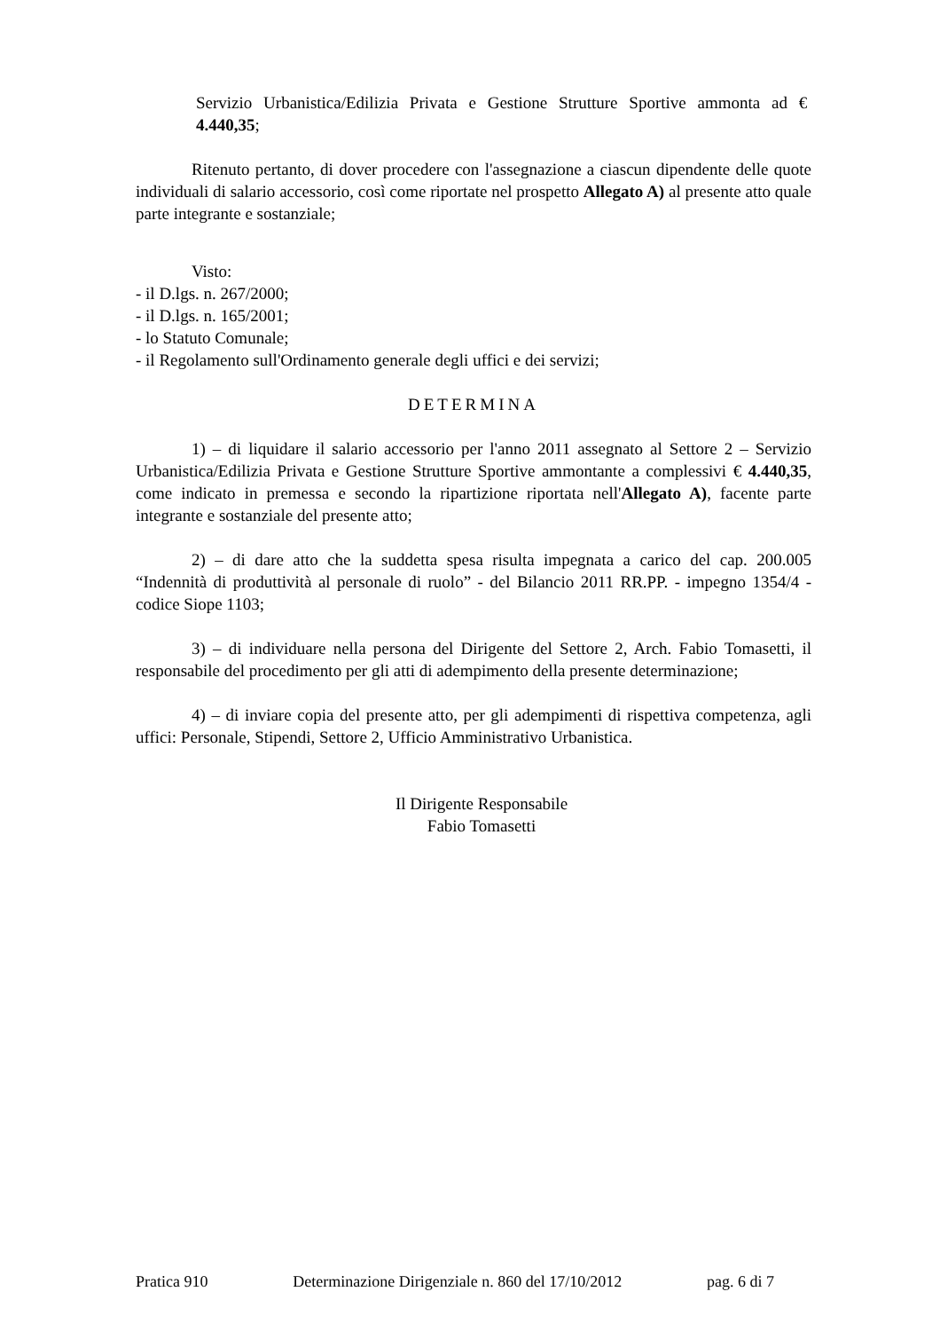Servizio Urbanistica/Edilizia Privata e Gestione Strutture Sportive ammonta ad € 4.440,35;
Ritenuto pertanto, di dover procedere con l'assegnazione a ciascun dipendente delle quote individuali di salario accessorio, così come riportate nel prospetto Allegato A) al presente atto quale parte integrante e sostanziale;
Visto:
- il D.lgs. n. 267/2000;
- il D.lgs. n. 165/2001;
- lo Statuto Comunale;
- il Regolamento sull'Ordinamento generale degli uffici e dei servizi;
DETERMINA
1) – di liquidare il salario accessorio per l'anno 2011 assegnato al Settore 2 – Servizio Urbanistica/Edilizia Privata e Gestione Strutture Sportive ammontante a complessivi € 4.440,35, come indicato in premessa e secondo la ripartizione riportata nell'Allegato A), facente parte integrante e sostanziale del presente atto;
2) – di dare atto che la suddetta spesa risulta impegnata a carico del cap. 200.005 “Indennità di produttività al personale di ruolo” - del Bilancio 2011 RR.PP. - impegno 1354/4 - codice Siope 1103;
3) – di individuare nella persona del Dirigente del Settore 2, Arch. Fabio Tomasetti, il responsabile del procedimento per gli atti di adempimento della presente determinazione;
4) – di inviare copia del presente atto, per gli adempimenti di rispettiva competenza, agli uffici: Personale, Stipendi, Settore 2, Ufficio Amministrativo Urbanistica.
Il Dirigente Responsabile
Fabio Tomasetti
Pratica 910 Determinazione Dirigenziale n. 860 del 17/10/2012 pag. 6 di 7